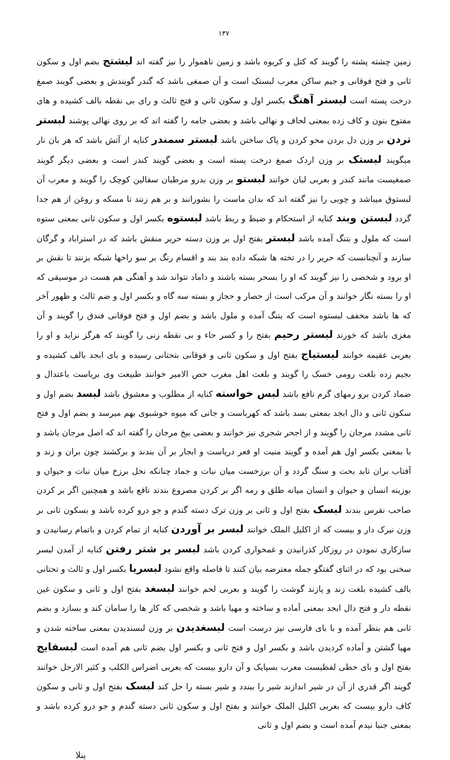۱۳۷
زمین چشته پشته را گویند که کتل و کریوه باشد و زمین ناهموار را نیز گفته اند لبشتج بضم اول و سکون ثانی و فتح فوقانی و جیم ساکن معرب لبستک است و آن صمغی باشد که گندر گویندش و بعضی گویند صمغ درخت پسته است لبستر آهنگ بکسر اول و سکون ثانی و فتح ثالث و رای بی نقطه بالف کشیده و های مفتوح بنون و کاف زده بمعنی لحاف و نهالی باشد و بعضی جامه را گفته اند که بر روی نهالی پوشند لبستر تردن بر وزن دل بردن محو کردن و پاک ساختن باشد لبستر سمندر کنایه از آتش باشد که هر بان نار میگویند لبستک بر وزن اردک صمغ درخت پسته است و بعضی گویند کندر است و بعضی دیگر گویند صمغیست مانند کندر و بعربی لبان خوانند لبستو بر وزن بدرو مرطبان سفالین کوچک را گویند و معرب آن لبستوق میباشد و چوبی را نیز گفته اند که بدان ماست را بشورانند و بر هم زنند تا مسکه و روغن از هم جدا گردد لبستن وبند کنایه از استحکام و ضبط و ربط باشد لبستوه بکسر اول و سکون ثانی بمعنی ستوه است که ملول و بتنگ آمده باشد لبستر بفتح اول بر وزن دسته حریر منقش باشد که در استراباد و گرگان سازند و آنچنانست که حریر را در تخته ها شبکه داده بند بند و اقسام رنگ بر سو راخها شبکه بزنند تا نقش بر او برود و شخصی را نیز گویند که او را بسحر بسته باشند و داماد نتواند شد و آهنگی هم هست در موسیقی که او را بسته نگار خوانند و آن مرکب است از حصار و حجاز و بسته سه گاه و بکسر اول و ضم ثالث و ظهور آخر که ها باشد مخفف لبستوه است که بتنگ آمده و ملول باشد و بضم اول و فتح فوقانی فندق را گویند و آن مغزی باشد که خورند لبستر رحیم بفتح را و کسر حاء و بی نقطه زنی را گویند که هرگز نزاید و او را بعربی عقیمه خوانند لبستیاج بفتح اول و سکون ثانی و فوقانی بتحتانی رسیده و بای ابجد بالف کشیده و بجیم زده بلغت رومی خسک را گویند و بلغت اهل مغرب حص الامیر خوانند طبیعت وی بریاست باعتدال و ضماد کردن برو رمهای گرم نافع باشد لبس خواسته کنایه از مطلوب و معشوق باشد لبسد بضم اول و سکون ثانی و دال ابجد بمعنی بسد باشد که کهرباست و جانی که میوه خوشبوی بهم میرسد و بضم اول و فتح ثانی مشدد مرجان را گویند و از اجحر شجری نیز خوانند و بعضی بیخ مرجان را گفته اند که اصل مرجان باشد و با بمعنی بکسر اول هم آمده و گویند منبت او قعر دریاست و ابجار بر آن بندند و برکشند چون بران و زند و آفتاب بران تابد بحت و سنگ گردد و آن برزخست میان نبات و جماد چنانکه نخل برزخ میان نبات و حیوان و بوزینه انسان و حیوان و انسان میانه طلق و رمه اگر بر کردن مصروع بندند نافع باشد و همچنین اگر بر کردن صاحب نقرس بندند لبسک بفتح اول و ثانی بر وزن ترک دسته گندم و جو درو کرده باشد و بسکون ثانی بر وزن نیرک دار و بیست که از اکلیل الملک خوانند لبسر بر آوردن کنایه از تمام کردن و باتمام رسانیدن و سازکاری نمودن در روزکار کذرانیدن و غمخواری کردن باشد لبسر بر شتر رفتن کنایه از آمدن لبسر سخنی بود که در اثنای گفتگو جمله معترضه بیان کنند تا فاصله واقع نشود لبسریا بکسر اول و ثالث و تحتانی بالف کشیده بلغت زند و پازند گوشت را گویند و بعربی لحم خوانند لبسغد بفتح اول و ثانی و سکون غین نقطه دار و فتح دال ابجد بمعنی آماده و ساخته و مهیا باشد و شخصی که کار ها را سامان کند و بسازد و بضم ثانی هم بنظر آمده و با بای فارسی نیز درست است لبسغدیدن بر وزن لبسندیدن بمعنی ساخته شدن و مهیا گشتن و آماده کردیدن باشد و بکسر اول و فتح ثانی و بکسر اول بضم ثانی هم آمده است لبسفایج بفتح اول و بای حطی لفظیست معرب بسپایک و آن دارو بیست که بعربی اضراس الکلب و کثیر الارجل خوانند گویند اگر قدری از آن در شیر اندازند شیر را ببندد و شیر بسته را حل کند لبسک بفتح اول و ثانی و سکون کاف دارو بیست که بعربی اکلیل الملک خوانند و بفتح اول و سکون ثانی دسته گندم و جو درو کرده باشد و بمعنی جنبا نیدم آمده است و بضم اول و ثانی
بنلا